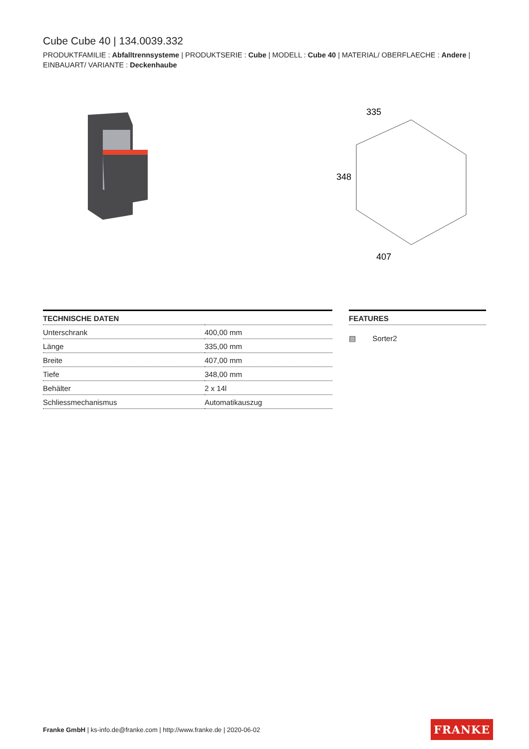Cube Cube 40 | 134.0039.332
PRODUKTFAMILIE : Abfalltrennsysteme | PRODUKTSERIE : Cube | MODELL : Cube 40 | MATERIAL/ OBERFLAECHE : Andere | EINBAUART/ VARIANTE : Deckenhaube
335
348
407
| TECHNISCHE DATEN | |
| --- | --- |
| Unterschrank | 400,00 mm |
| Länge | 335,00 mm |
| Breite | 407,00 mm |
| Tiefe | 348,00 mm |
| Behälter | 2 x 14l |
| Schliessmechanismus | Automatikauszug |
FEATURES
▤ Sorter2
Franke GmbH | ks-info.de@franke.com | http://www.franke.de | 2020-06-02
FRANKE